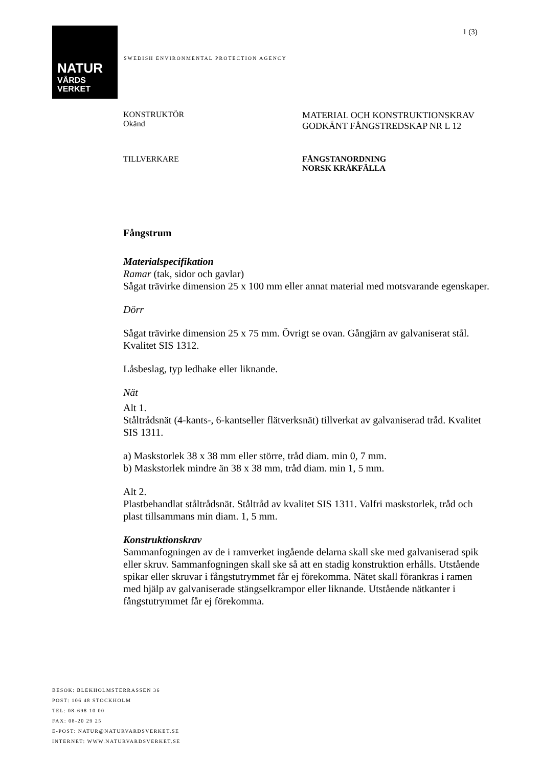1 (3)
NATUR
VÅRDS
VERKET
SWEDISH ENVIRONMENTAL PROTECTION AGENCY
KONSTRUKTÖR
Okänd
MATERIAL OCH KONSTRUKTIONSKRAV
GODKÄNT FÅNGSTREDSKAP NR L 12
TILLVERKARE FÅNGSTANORDNING
NORSK KRÅKFÄLLA
Fångstrum
Materialspecifikation
Ramar (tak, sidor och gavlar)
Sågat trävirke dimension 25 x 100 mm eller annat material med motsvarande egenskaper.
Dörr
Sågat trävirke dimension 25 x 75 mm. Övrigt se ovan. Gångjärn av galvaniserat stål. Kvalitet SIS 1312.
Låsbeslag, typ ledhake eller liknande.
Nät
Alt 1.
Ståltrådsnät (4-kants-, 6-kantseller flätverksnät) tillverkat av galvaniserad tråd. Kvalitet SIS 1311.
a) Maskstorlek 38 x 38 mm eller större, tråd diam. min 0, 7 mm.
b) Maskstorlek mindre än 38 x 38 mm, tråd diam. min 1, 5 mm.
Alt 2.
Plastbehandlat ståltrådsnät. Ståltråd av kvalitet SIS 1311. Valfri maskstorlek, tråd och plast tillsammans min diam. 1, 5 mm.
Konstruktionskrav
Sammanfogningen av de i ramverket ingående delarna skall ske med galvaniserad spik eller skruv. Sammanfogningen skall ske så att en stadig konstruktion erhålls. Utstående spikar eller skruvar i fångstutrymmet får ej förekomma. Nätet skall förankras i ramen med hjälp av galvaniserade stängselkrampor eller liknande. Utstående nätkanter i fångstutrymmet får ej förekomma.
BESÖK: BLEKHOLMSTERRASSEN 36
POST: 106 48 STOCKHOLM
TEL: 08-698 10 00
FAX: 08-20 29 25
E-POST: NATUR@NATURVARDSVERKET.SE
INTERNET: WWW.NATURVARDSVERKET.SE